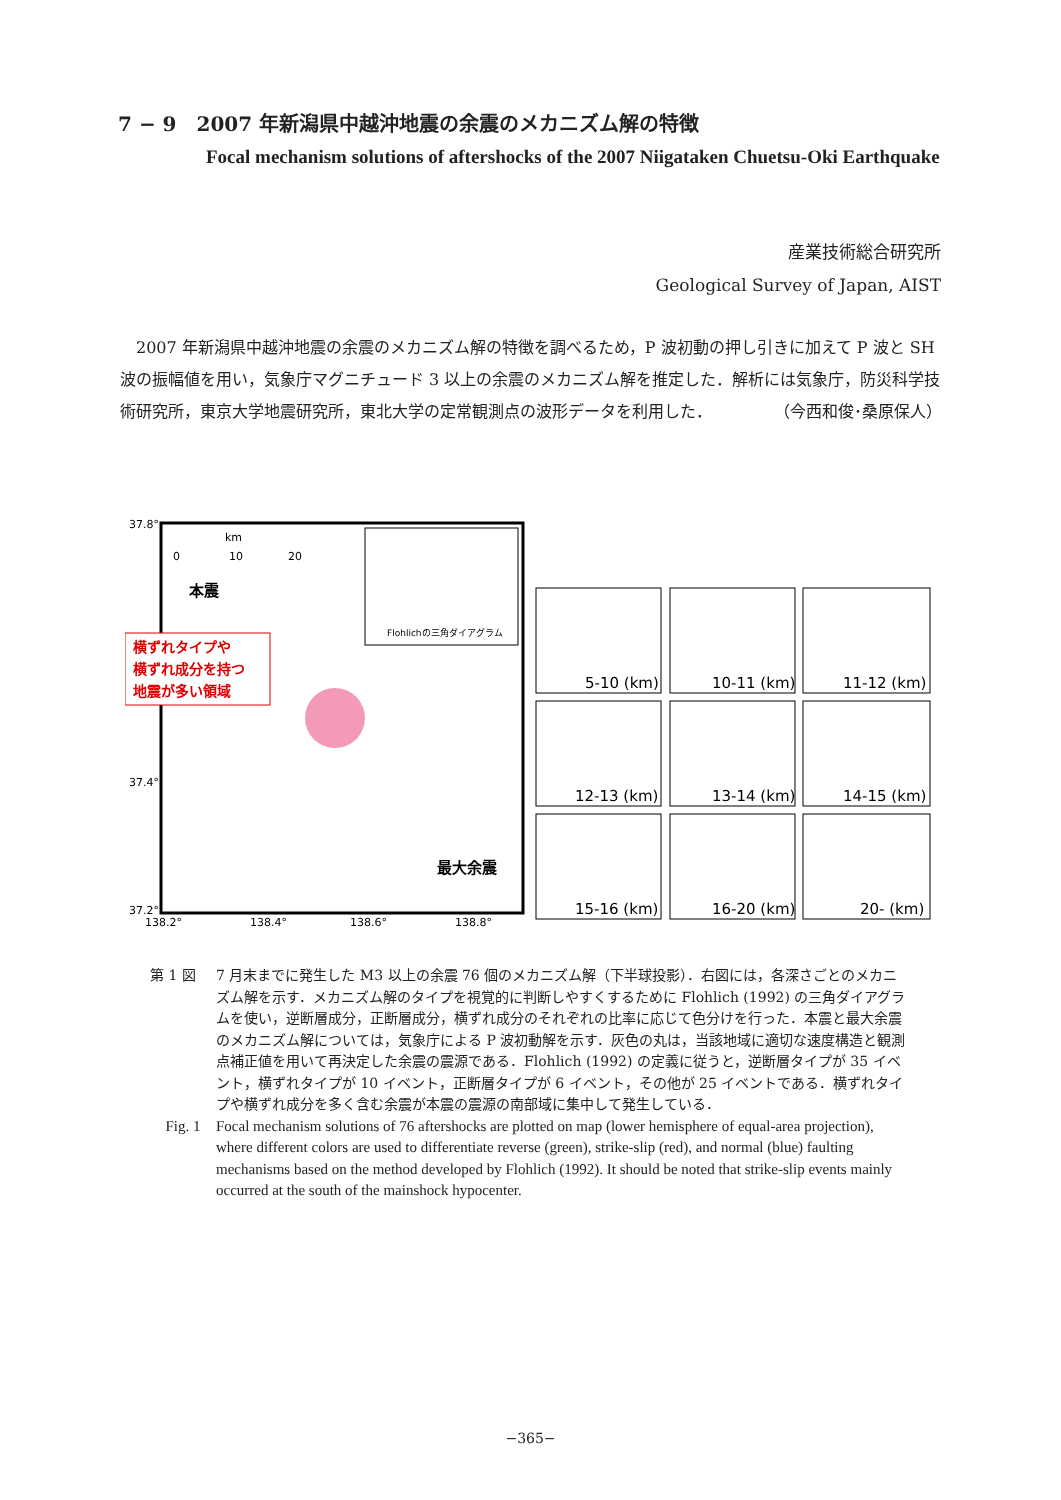7 − 9　2007 年新潟県中越沖地震の余震のメカニズム解の特徴
Focal mechanism solutions of aftershocks of the 2007 Niigataken Chuetsu-Oki Earthquake
産業技術総合研究所
Geological Survey of Japan, AIST
2007 年新潟県中越沖地震の余震のメカニズム解の特徴を調べるため，P 波初動の押し引きに加えて P 波と SH 波の振幅値を用い，気象庁マグニチュード 3 以上の余震のメカニズム解を推定した．解析には気象庁，防災科学技術研究所，東京大学地震研究所，東北大学の定常観測点の波形データを利用した． （今西和俊･桑原保人）
37.8°
37.4°
37.2°
138.2°
138.4°
138.6°
138.8°
km
0
10
20
本震
横ずれタイプや
横ずれ成分を持つ
地震が多い領域
Flohlichの三角ダイアグラム
最大余震
5-10 (km)
10-11 (km)
11-12 (km)
12-13 (km)
13-14 (km)
14-15 (km)
15-16 (km)
16-20 (km)
20- (km)
第 1 図 7 月末までに発生した M3 以上の余震 76 個のメカニズム解（下半球投影）．右図には，各深さごとのメカニズム解を示す．メカニズム解のタイプを視覚的に判断しやすくするために Flohlich (1992) の三角ダイアグラムを使い，逆断層成分，正断層成分，横ずれ成分のそれぞれの比率に応じて色分けを行った．本震と最大余震のメカニズム解については，気象庁による P 波初動解を示す．灰色の丸は，当該地域に適切な速度構造と観測点補正値を用いて再決定した余震の震源である．Flohlich (1992) の定義に従うと，逆断層タイプが 35 イベント，横ずれタイプが 10 イベント，正断層タイプが 6 イベント，その他が 25 イベントである．横ずれタイプや横ずれ成分を多く含む余震が本震の震源の南部域に集中して発生している．
Fig. 1 Focal mechanism solutions of 76 aftershocks are plotted on map (lower hemisphere of equal-area projection), where different colors are used to differentiate reverse (green), strike-slip (red), and normal (blue) faulting mechanisms based on the method developed by Flohlich (1992). It should be noted that strike-slip events mainly occurred at the south of the mainshock hypocenter.
−365−